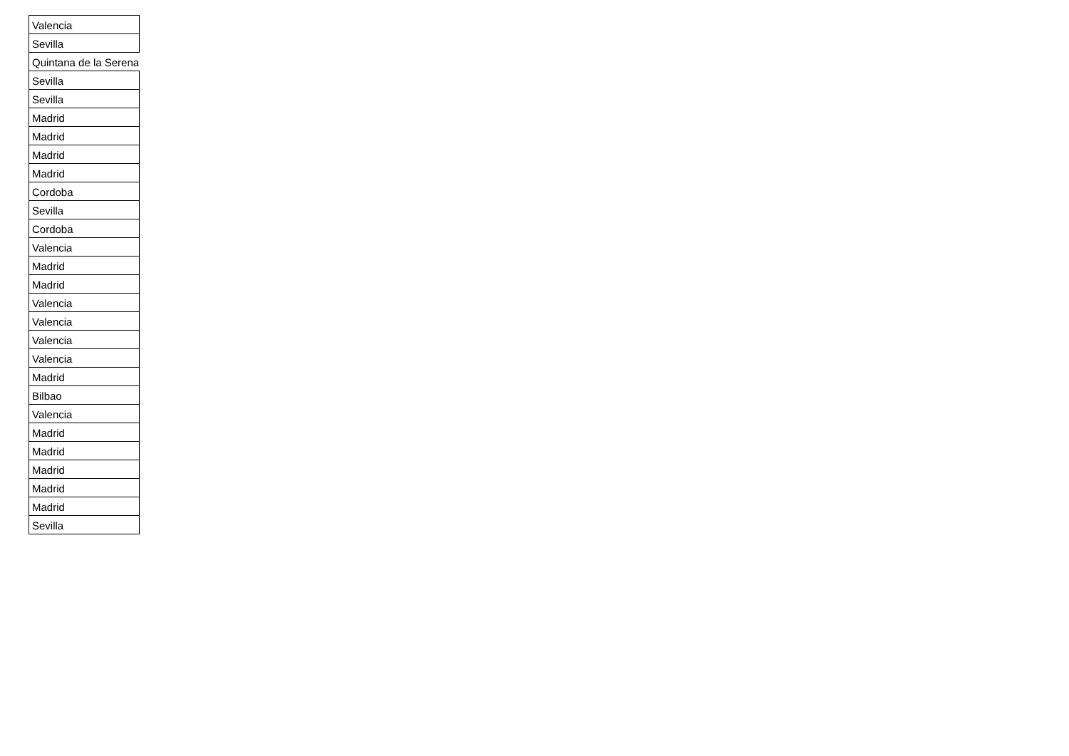| Valencia |
| Sevilla |
| Quintana de la Serena |
| Sevilla |
| Sevilla |
| Madrid |
| Madrid |
| Madrid |
| Madrid |
| Cordoba |
| Sevilla |
| Cordoba |
| Valencia |
| Madrid |
| Madrid |
| Valencia |
| Valencia |
| Valencia |
| Valencia |
| Madrid |
| Bilbao |
| Valencia |
| Madrid |
| Madrid |
| Madrid |
| Madrid |
| Madrid |
| Sevilla |